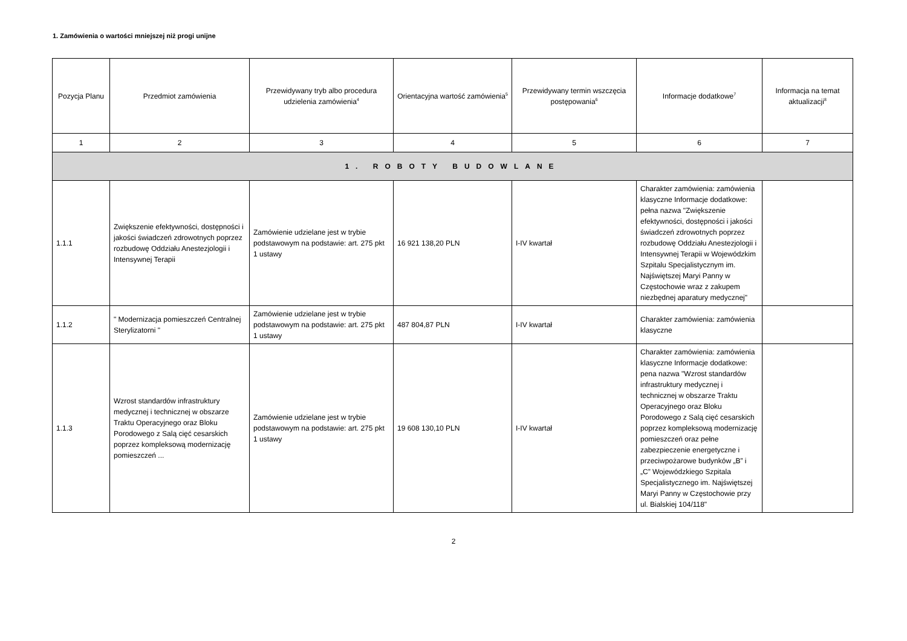1. Zamówienia o wartości mniejszej niż progi unijne
| Pozycja Planu | Przedmiot zamówienia | Przewidywany tryb albo procedura udzielenia zamówienia<sup>4</sup> | Orientacyjna wartość zamówienia<sup>5</sup> | Przewidywany termin wszczęcia postępowania<sup>6</sup> | Informacje dodatkowe<sup>7</sup> | Informacja na temat aktualizacji<sup>8</sup> |
| --- | --- | --- | --- | --- | --- | --- |
| 1 | 2 | 3 | 4 | 5 | 6 | 7 |
| 1. ROBOTY BUDOWLANE | | | | | | |
| 1.1.1 | Zwiększenie efektywności, dostępności i jakości świadczeń zdrowotnych poprzez rozbudowę Oddziału Anestezjologii i Intensywnej Terapii | Zamówienie udzielane jest w trybie podstawowym na podstawie: art. 275 pkt 1 ustawy | 16 921 138,20 PLN | I-IV kwartał | Charakter zamówienia: zamówienia klasyczne Informacje dodatkowe: pełna nazwa "Zwiększenie efektywności, dostępności i jakości świadczeń zdrowotnych poprzez rozbudowę Oddziału Anestezjologii i Intensywnej Terapii w Wojewódzkim Szpitalu Specjalistycznym im. Najświętszej Maryi Panny w Częstochowie wraz z zakupem niezbędnej aparatury medycznej" | |
| 1.1.2 | " Modernizacja pomieszczeń Centralnej Sterylizatorni " | Zamówienie udzielane jest w trybie podstawowym na podstawie: art. 275 pkt 1 ustawy | 487 804,87 PLN | I-IV kwartał | Charakter zamówienia: zamówienia klasyczne | |
| 1.1.3 | Wzrost standardów infrastruktury medycznej i technicznej w obszarze Traktu Operacyjnego oraz Bloku Porodowego z Salą cięć cesarskich poprzez kompleksową modernizację pomieszczeń ... | Zamówienie udzielane jest w trybie podstawowym na podstawie: art. 275 pkt 1 ustawy | 19 608 130,10 PLN | I-IV kwartał | Charakter zamówienia: zamówienia klasyczne Informacje dodatkowe: pena nazwa "Wzrost standardów infrastruktury medycznej i technicznej w obszarze Traktu Operacyjnego oraz Bloku Porodowego z Salą cięć cesarskich poprzez kompleksową modernizację pomieszczeń oraz pełne zabezpieczenie energetyczne i przeciwpożarowe budynków „B” i „C” Wojewódzkiego Szpitala Specjalistycznego im. Najświętszej Maryi Panny w Częstochowie przy ul. Bialskiej 104/118" | |
2